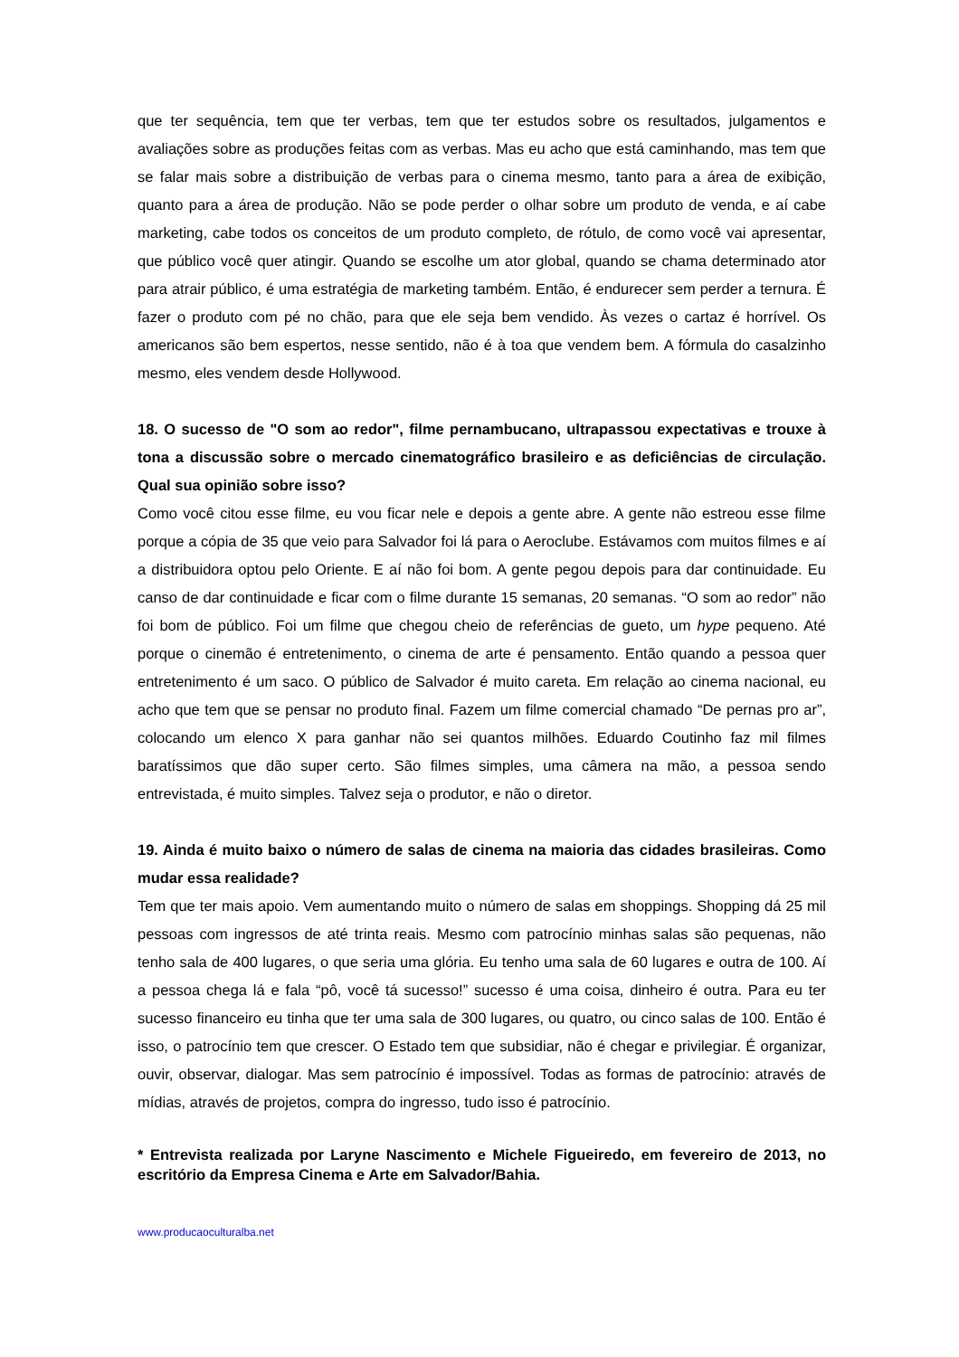que ter sequência, tem que ter verbas, tem que ter estudos sobre os resultados, julgamentos e avaliações sobre as produções feitas com as verbas. Mas eu acho que está caminhando, mas tem que se falar mais sobre a distribuição de verbas para o cinema mesmo, tanto para a área de exibição, quanto para a área de produção. Não se pode perder o olhar sobre um produto de venda, e aí cabe marketing, cabe todos os conceitos de um produto completo, de rótulo, de como você vai apresentar, que público você quer atingir. Quando se escolhe um ator global, quando se chama determinado ator para atrair público, é uma estratégia de marketing também. Então, é endurecer sem perder a ternura. É fazer o produto com pé no chão, para que ele seja bem vendido. Às vezes o cartaz é horrível. Os americanos são bem espertos, nesse sentido, não é à toa que vendem bem. A fórmula do casalzinho mesmo, eles vendem desde Hollywood.
18. O sucesso de "O som ao redor", filme pernambucano, ultrapassou expectativas e trouxe à tona a discussão sobre o mercado cinematográfico brasileiro e as deficiências de circulação. Qual sua opinião sobre isso?
Como você citou esse filme, eu vou ficar nele e depois a gente abre. A gente não estreou esse filme porque a cópia de 35 que veio para Salvador foi lá para o Aeroclube. Estávamos com muitos filmes e aí a distribuidora optou pelo Oriente. E aí não foi bom. A gente pegou depois para dar continuidade. Eu canso de dar continuidade e ficar com o filme durante 15 semanas, 20 semanas. “O som ao redor” não foi bom de público. Foi um filme que chegou cheio de referências de gueto, um hype pequeno. Até porque o cinemão é entretenimento, o cinema de arte é pensamento. Então quando a pessoa quer entretenimento é um saco. O público de Salvador é muito careta. Em relação ao cinema nacional, eu acho que tem que se pensar no produto final. Fazem um filme comercial chamado “De pernas pro ar”, colocando um elenco X para ganhar não sei quantos milhões. Eduardo Coutinho faz mil filmes baratíssimos que dão super certo. São filmes simples, uma câmera na mão, a pessoa sendo entrevistada, é muito simples. Talvez seja o produtor, e não o diretor.
19. Ainda é muito baixo o número de salas de cinema na maioria das cidades brasileiras. Como mudar essa realidade?
Tem que ter mais apoio. Vem aumentando muito o número de salas em shoppings. Shopping dá 25 mil pessoas com ingressos de até trinta reais. Mesmo com patrocínio minhas salas são pequenas, não tenho sala de 400 lugares, o que seria uma glória. Eu tenho uma sala de 60 lugares e outra de 100. Aí a pessoa chega lá e fala “pô, você tá sucesso!” sucesso é uma coisa, dinheiro é outra. Para eu ter sucesso financeiro eu tinha que ter uma sala de 300 lugares, ou quatro, ou cinco salas de 100. Então é isso, o patrocínio tem que crescer. O Estado tem que subsidiar, não é chegar e privilegiar. É organizar, ouvir, observar, dialogar. Mas sem patrocínio é impossível. Todas as formas de patrocínio: através de mídias, através de projetos, compra do ingresso, tudo isso é patrocínio.
* Entrevista realizada por Laryne Nascimento e Michele Figueiredo, em fevereiro de 2013, no escritório da Empresa Cinema e Arte em Salvador/Bahia.
www.producaoculturalba.net